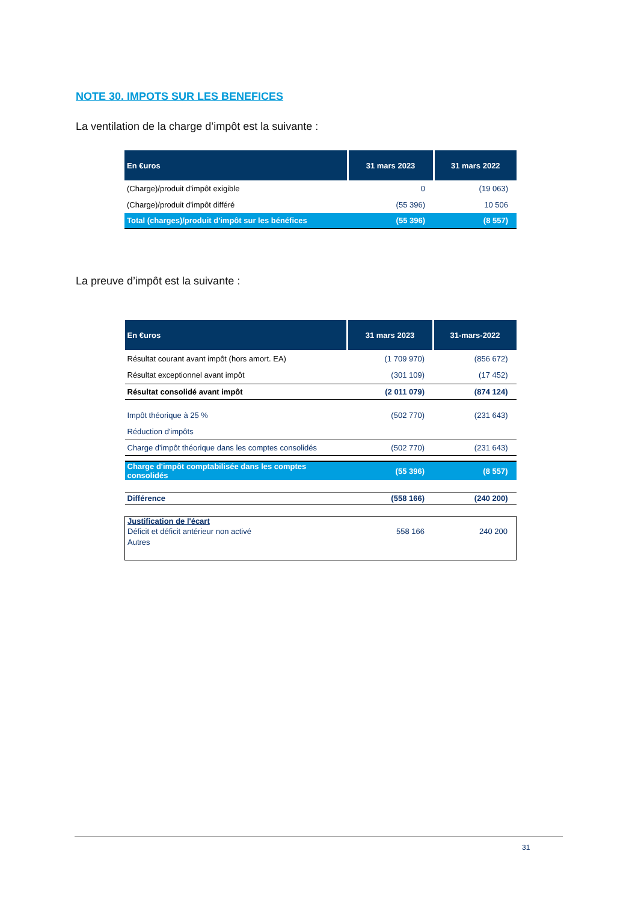NOTE 30. IMPOTS SUR LES BENEFICES
La ventilation de la charge d’impôt est la suivante :
| En €uros | 31 mars 2023 | 31 mars 2022 |
| --- | --- | --- |
| (Charge)/produit d'impôt exigible | 0 | (19 063) |
| (Charge)/produit d'impôt différé | (55 396) | 10 506 |
| Total (charges)/produit d'impôt sur les bénéfices | (55 396) | (8 557) |
La preuve d’impôt est la suivante :
| En €uros | 31 mars 2023 | 31-mars-2022 |
| --- | --- | --- |
| Résultat courant avant impôt (hors amort. EA) | (1 709 970) | (856 672) |
| Résultat exceptionnel avant impôt | (301 109) | (17 452) |
| Résultat consolidé avant impôt | (2 011 079) | (874 124) |
| Impôt théorique à 25 % | (502 770) | (231 643) |
| Réduction d'impôts | | |
| Charge d'impôt théorique dans les comptes consolidés | (502 770) | (231 643) |
| Charge d'impôt comptabilisée dans les comptes consolidés | (55 396) | (8 557) |
| Différence | (558 166) | (240 200) |
| Justification de l'écart | | |
| Déficit et déficit antérieur non activé | 558 166 | 240 200 |
| Autres | | |
31